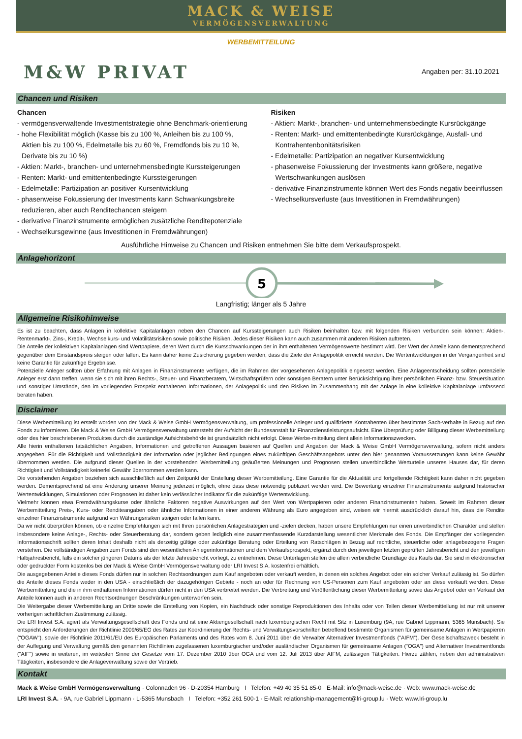MACK & WEISE
VERMÖGENSVERWALTUNG
WERBEMITTEILUNG
M&W PRIVAT
Angaben per: 31.10.2021
Chancen und Risiken
Chancen
- vermögensverwaltende Investmentstrategie ohne Benchmark-orientierung
- hohe Flexibilität möglich (Kasse bis zu 100 %, Anleihen bis zu 100 %, Aktien bis zu 100 %, Edelmetalle bis zu 60 %, Fremdfonds bis zu 10 %, Derivate bis zu 10 %)
- Aktien: Markt-, branchen- und unternehmensbedingte Kurssteigerungen
- Renten: Markt- und emittentenbedingte Kurssteigerungen
- Edelmetalle: Partizipation an positiver Kursentwicklung
- phasenweise Fokussierung der Investments kann Schwankungsbreite reduzieren, aber auch Renditechancen steigern
- derivative Finanzinstrumente ermöglichen zusätzliche Renditepotenziale
- Wechselkursgewinne (aus Investitionen in Fremdwährungen)
Risiken
- Aktien: Markt-, branchen- und unternehmensbedingte Kursrückgänge
- Renten: Markt- und emittentenbedingte Kursrückgänge, Ausfall- und Kontrahentenbonitätsrisiken
- Edelmetalle: Partizipation an negativer Kursentwicklung
- phasenweise Fokussierung der Investments kann größere, negative Wertschwankungen auslösen
- derivative Finanzinstrumente können Wert des Fonds negativ beeinflussen
- Wechselkursverluste (aus Investitionen in Fremdwährungen)
Ausführliche Hinweise zu Chancen und Risiken entnehmen Sie bitte dem Verkaufsprospekt.
Anlagehorizont
5
Langfristig; länger als 5 Jahre
Allgemeine Risikohinweise
Es ist zu beachten, dass Anlagen in kollektive Kapitalanlagen neben den Chancen auf Kurssteigerungen auch Risiken beinhalten bzw. mit folgenden Risiken verbunden sein können: Aktien-, Rentenmarkt-, Zins-, Kredit-, Wechselkurs- und Volatilitätsrisiken sowie politische Risiken. Jedes dieser Risiken kann auch zusammen mit anderen Risiken auftreten.
Die Anteile der kollektiven Kapitalanlagen sind Wertpapiere, deren Wert durch die Kursschwankungen der in ihm enthaltenen Vermögenswerte bestimmt wird. Der Wert der Anteile kann dementsprechend gegenüber dem Einstandspreis steigen oder fallen. Es kann daher keine Zusicherung gegeben werden, dass die Ziele der Anlagepolitik erreicht werden. Die Wertentwicklungen in der Vergangenheit sind keine Garantie für zukünftige Ergebnisse.
Potenzielle Anleger sollten über Erfahrung mit Anlagen in Finanzinstrumente verfügen, die im Rahmen der vorgesehenen Anlagepolitik eingesetzt werden. Eine Anlageentscheidung sollten potenzielle Anleger erst dann treffen, wenn sie sich mit ihren Rechts-, Steuer- und Finanzberatern, Wirtschaftsprüfern oder sonstigen Beratern unter Berücksichtigung ihrer persönlichen Finanz- bzw. Steuersituation und sonstiger Umstände, den im vorliegenden Prospekt enthaltenen Informationen, der Anlagepolitik und den Risiken im Zusammenhang mit der Anlage in eine kollektive Kapitalanlage umfassend beraten haben.
Disclaimer
Diese Werbemitteilung ist erstellt worden von der Mack & Weise GmbH Vermögensverwaltung, um professionelle Anleger und qualifizierte Kontrahenten über bestimmte Sach-verhalte in Bezug auf den Fonds zu informieren. Die Mack & Weise GmbH Vermögensverwaltung untersteht der Aufsicht der Bundesanstalt für Finanzdienstleistungsaufsicht. Eine Überprüfung oder Billigung dieser Werbemitteilung oder des hier beschriebenen Produktes durch die zuständige Aufsichtsbehörde ist grundsätzlich nicht erfolgt. Diese Werbe-mitteilung dient allein Informationszwecken.
Alle hierin enthaltenen tatsächlichen Angaben, Informationen und getroffenen Aussagen basieren auf Quellen und Angaben der Mack & Weise GmbH Vermögensverwaltung, sofern nicht anders angegeben. Für die Richtigkeit und Vollständigkeit der Information oder jeglicher Bedingungen eines zukünftigen Geschäftsangebots unter den hier genannten Voraussetzungen kann keine Gewähr übernommen werden. Die aufgrund dieser Quellen in der vorstehenden Werbemitteilung geäußerten Meinungen und Prognosen stellen unverbindliche Werturteile unseres Hauses dar, für deren Richtigkeit und Vollständigkeit keinerlei Gewähr übernommen werden kann.
Die vorstehenden Angaben beziehen sich ausschließlich auf den Zeitpunkt der Erstellung dieser Werbemitteilung. Eine Garantie für die Aktualität und fortgeltende Richtigkeit kann daher nicht gegeben werden. Dementsprechend ist eine Änderung unserer Meinung jederzeit möglich, ohne dass diese notwendig publiziert werden wird. Die Bewertung einzelner Finanzinstrumente aufgrund historischer Wertentwicklungen, Simulationen oder Prognosen ist daher kein verlässlicher Indikator für die zukünftige Wertentwicklung.
Vielmehr können etwa Fremdwährungskurse oder ähnliche Faktoren negative Auswirkungen auf den Wert von Wertpapieren oder anderen Finanzinstrumenten haben. Soweit im Rahmen dieser Werbemitteilung Preis-, Kurs- oder Renditeangaben oder ähnliche Informationen in einer anderen Währung als Euro angegeben sind, weisen wir hiermit ausdrücklich darauf hin, dass die Rendite einzelner Finanzinstrumente aufgrund von Währungsrisiken steigen oder fallen kann.
Da wir nicht überprüfen können, ob einzelne Empfehlungen sich mit Ihren persönlichen Anlagestrategien und -zielen decken, haben unsere Empfehlungen nur einen unverbindlichen Charakter und stellen insbesondere keine Anlage-, Rechts- oder Steuerberatung dar, sondern geben lediglich eine zusammenfassende Kurzdarstellung wesentlicher Merkmale des Fonds. Die Empfänger der vorliegenden Informationsschrift sollten deren Inhalt deshalb nicht als derzeitig gültige oder zukünftige Beratung oder Erteilung von Ratschlägen in Bezug auf rechtliche, steuerliche oder anlagebezogene Fragen verstehen. Die vollständigen Angaben zum Fonds sind den wesentlichen Anlegerinformationen und dem Verkaufsprospekt, ergänzt durch den jeweiligen letzten geprüften Jahresbericht und den jeweiligen Halbjahresbericht, falls ein solcher jüngeren Datums als der letzte Jahresbericht vorliegt, zu entnehmen. Diese Unterlagen stellen die allein verbindliche Grundlage des Kaufs dar. Sie sind in elektronischer oder gedruckter Form kostenlos bei der Mack & Weise GmbH Vermögensverwaltung oder LRI Invest S.A. kostenfrei erhältlich.
Die ausgegebenen Anteile dieses Fonds dürfen nur in solchen Rechtsordnungen zum Kauf angeboten oder verkauft werden, in denen ein solches Angebot oder ein solcher Verkauf zulässig ist. So dürfen die Anteile dieses Fonds weder in den USA - einschließlich der dazugehörigen Gebiete - noch an oder für Rechnung von US-Personen zum Kauf angeboten oder an diese verkauft werden. Diese Werbemitteilung und die in ihm enthaltenen Informationen dürfen nicht in den USA verbreitet werden. Die Verbreitung und Veröffentlichung dieser Werbemitteilung sowie das Angebot oder ein Verkauf der Anteile können auch in anderen Rechtsordnungen Beschränkungen unterworfen sein.
Die Weitergabe dieser Werbemitteilung an Dritte sowie die Erstellung von Kopien, ein Nachdruck oder sonstige Reproduktionen des Inhalts oder von Teilen dieser Werbemitteilung ist nur mit unserer vorherigen schriftlichen Zustimmung zulässig.
Die LRI Invest S.A. agiert als Verwaltungsgesellschaft des Fonds und ist eine Aktiengesellschaft nach luxemburgischen Recht mit Sitz in Luxemburg (9A, rue Gabriel Lippmann, 5365 Munsbach). Sie entspricht den Anforderungen der Richtlinie 2009/65/EG des Rates zur Koordinierung der Rechts- und Verwaltungsvorschriften betreffend bestimmte Organismen für gemeinsame Anlagen in Wertpapieren (“OGAW“), sowie der Richtlinie 2011/61/EU des Europäischen Parlaments und des Rates vom 8. Juni 2011 über die Verwalter Alternativer Investmentfonds ("AIFM“). Der Gesellschaftszweck besteht in der Auflegung und Verwaltung gemäß den genannten Richtlinien zugelassenen luxemburgischer und/oder ausländischer Organismen für gemeinsame Anlagen ("OGA") und Alternativer Investmentfonds ("AIF") sowie in weiteren, im weitesten Sinne der Gesetze vom 17. Dezember 2010 über OGA und vom 12. Juli 2013 über AIFM, zulässigen Tätigkeiten. Hierzu zählen, neben den administrativen Tätigkeiten, insbesondere die Anlageverwaltung sowie der Vertrieb.
Kontakt
Mack & Weise GmbH Vermögensverwaltung · Colonnaden 96 · D-20354 Hamburg I Telefon: +49 40 35 51 85-0 · E-Mail: info@mack-weise.de · Web: www.mack-weise.de
LRI Invest S.A. · 9A, rue Gabriel Lippmann · L-5365 Munsbach I Telefon: +352 261 500-1 · E-Mail: relationship-management@lri-group.lu · Web: www.lri-group.lu